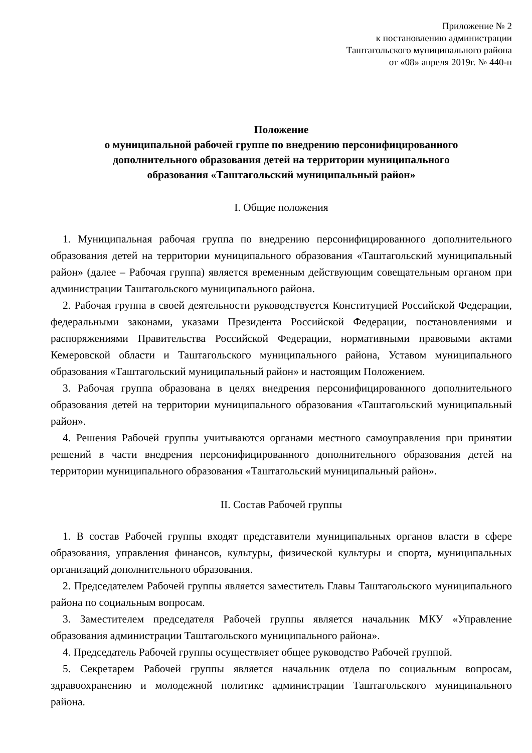Приложение № 2
к постановлению администрации
Таштагольского муниципального района
от «08» апреля 2019г. № 440-п
Положение
о муниципальной рабочей группе по внедрению персонифицированного
дополнительного образования детей на территории муниципального
образования «Таштагольский муниципальный район»
I. Общие положения
1. Муниципальная рабочая группа по внедрению персонифицированного дополнительного образования детей на территории муниципального образования «Таштагольский муниципальный район» (далее – Рабочая группа) является временным действующим совещательным органом при администрации Таштагольского муниципального района.
2. Рабочая группа в своей деятельности руководствуется Конституцией Российской Федерации, федеральными законами, указами Президента Российской Федерации, постановлениями и распоряжениями Правительства Российской Федерации, нормативными правовыми актами Кемеровской области и Таштагольского муниципального района, Уставом муниципального образования «Таштагольский муниципальный район» и настоящим Положением.
3. Рабочая группа образована в целях внедрения персонифицированного дополнительного образования детей на территории муниципального образования «Таштагольский муниципальный район».
4. Решения Рабочей группы учитываются органами местного самоуправления при принятии решений в части внедрения персонифицированного дополнительного образования детей на территории муниципального образования «Таштагольский муниципальный район».
II. Состав Рабочей группы
1. В состав Рабочей группы входят представители муниципальных органов власти в сфере образования, управления финансов, культуры, физической культуры и спорта, муниципальных организаций дополнительного образования.
2. Председателем Рабочей группы является заместитель Главы Таштагольского муниципального района по социальным вопросам.
3. Заместителем председателя Рабочей группы является начальник МКУ «Управление образования администрации Таштагольского муниципального района».
4. Председатель Рабочей группы осуществляет общее руководство Рабочей группой.
5. Секретарем Рабочей группы является начальник отдела по социальным вопросам, здравоохранению и молодежной политике администрации Таштагольского муниципального района.